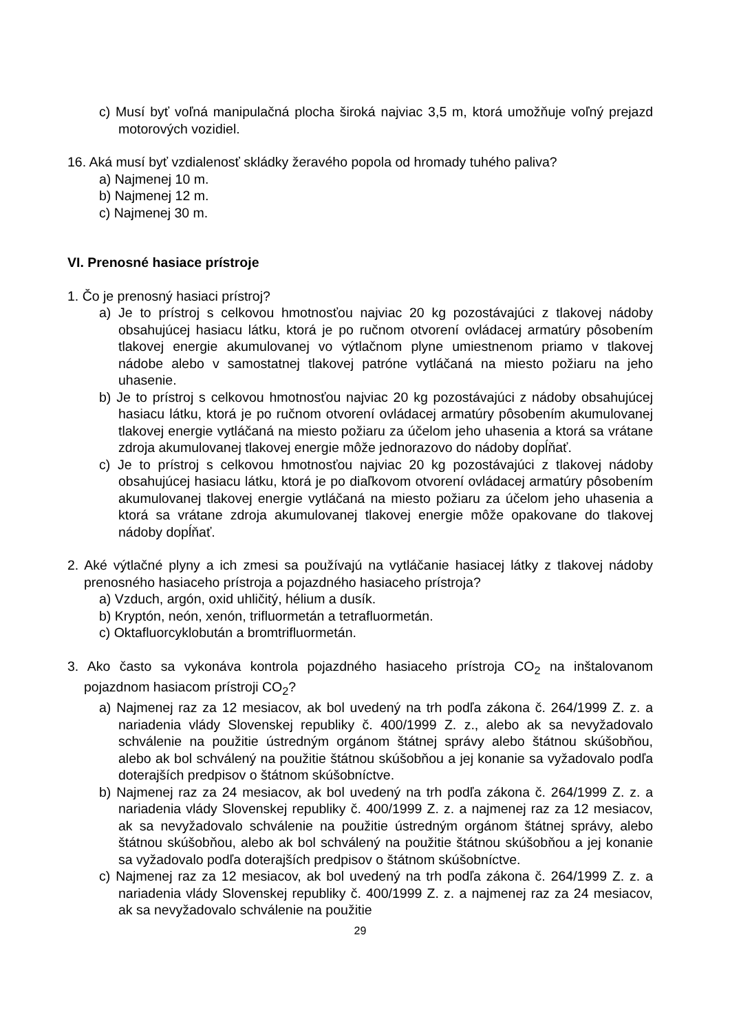c) Musí byť voľná manipulačná plocha široká najviac 3,5 m, ktorá umožňuje voľný prejazd motorových vozidiel.
16. Aká musí byť vzdialenosť skládky žeravého popola od hromady tuhého paliva?
a) Najmenej 10 m.
b) Najmenej 12 m.
c) Najmenej 30 m.
VI. Prenosné hasiace prístroje
1. Čo je prenosný hasiaci prístroj?
a) Je to prístroj s celkovou hmotnosťou najviac 20 kg pozostávajúci z tlakovej nádoby obsahujúcej hasiacu látku, ktorá je po ručnom otvorení ovládacej armatúry pôsobením tlakovej energie akumulovanej vo výtlačnom plyne umiestnenom priamo v tlakovej nádobe alebo v samostatnej tlakovej patróne vytláčaná na miesto požiaru na jeho uhasenie.
b) Je to prístroj s celkovou hmotnosťou najviac 20 kg pozostávajúci z nádoby obsahujúcej hasiacu látku, ktorá je po ručnom otvorení ovládacej armatúry pôsobením akumulovanej tlakovej energie vytláčaná na miesto požiaru za účelom jeho uhasenia a ktorá sa vrátane zdroja akumulovanej tlakovej energie môže jednorazovo do nádoby dopĺňať.
c) Je to prístroj s celkovou hmotnosťou najviac 20 kg pozostávajúci z tlakovej nádoby obsahujúcej hasiacu látku, ktorá je po diaľkovom otvorení ovládacej armatúry pôsobením akumulovanej tlakovej energie vytláčaná na miesto požiaru za účelom jeho uhasenia a ktorá sa vrátane zdroja akumulovanej tlakovej energie môže opakovane do tlakovej nádoby dopĺňať.
2. Aké výtlačné plyny a ich zmesi sa používajú na vytláčanie hasiacej látky z tlakovej nádoby prenosného hasiaceho prístroja a pojazdného hasiaceho prístroja?
a) Vzduch, argón, oxid uhličitý, hélium a dusík.
b) Kryptón, neón, xenón, trifluormetán a tetrafluormetán.
c) Oktafluorcyklobután a bromtrifluormetán.
3. Ako často sa vykonáva kontrola pojazdného hasiaceho prístroja CO<sub>2</sub> na inštalovanom pojazdnom hasiacom prístroji CO<sub>2</sub>?
a) Najmenej raz za 12 mesiacov, ak bol uvedený na trh podľa zákona č. 264/1999 Z. z. a nariadenia vlády Slovenskej republiky č. 400/1999 Z. z., alebo ak sa nevyžadovalo schválenie na použitie ústredným orgánom štátnej správy alebo štátnou skúšobňou, alebo ak bol schválený na použitie štátnou skúšobňou a jej konanie sa vyžadovalo podľa doterajších predpisov o štátnom skúšobníctve.
b) Najmenej raz za 24 mesiacov, ak bol uvedený na trh podľa zákona č. 264/1999 Z. z. a nariadenia vlády Slovenskej republiky č. 400/1999 Z. z. a najmenej raz za 12 mesiacov, ak sa nevyžadovalo schválenie na použitie ústredným orgánom štátnej správy, alebo štátnou skúšobňou, alebo ak bol schválený na použitie štátnou skúšobňou a jej konanie sa vyžadovalo podľa doterajších predpisov o štátnom skúšobníctve.
c) Najmenej raz za 12 mesiacov, ak bol uvedený na trh podľa zákona č. 264/1999 Z. z. a nariadenia vlády Slovenskej republiky č. 400/1999 Z. z. a najmenej raz za 24 mesiacov, ak sa nevyžadovalo schválenie na použitie
29